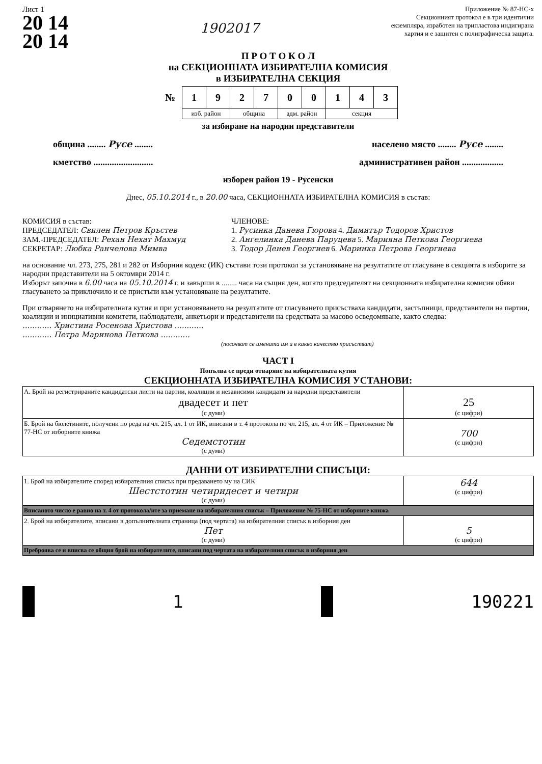Лист 1
20 14
20 14
1902017
Приложение № 87-НС-х
Секционният протокол е в три идентични
екземпляра, изработен на трипластова индигирана
хартия и е защитен с полиграфическа защита.
П Р О Т О К О Л
на СЕКЦИОННАТА ИЗБИРАТЕЛНА КОМИСИЯ
в ИЗБИРАТЕЛНА СЕКЦИЯ
| № | 1 | 9 | 2 | 7 | 0 | 0 | 1 | 4 | 3 |
| | изб. район | | община | | адм. район | | секция | | |
за избиране на народни представители
община ........ Русе ........ населено място ........ Русе ........
кметство .......................... административен район ..................
изборен район 19 - Русенски
Днес, 05.10.2014 г., в 20.00 часа, СЕКЦИОННАТА ИЗБИРАТЕЛНА КОМИСИЯ в състав:
КОМИСИЯ в състав:
ПРЕДСЕДАТЕЛ: Свилен Петров Кръстев
ЗАМ.-ПРЕДСЕДАТЕЛ: Рехан Нехат Махмуд
СЕКРЕТАР: Любка Ранчелова Мимва
ЧЛЕНОВЕ:
1. Русинка Данева Гюрова 4. Димитър Тодоров Христов
2. Ангелинка Данева Паруцева 5. Марияна Петкова Георгиева
3. Тодор Денев Георгиев 6. Маринка Петрова Георгиева
на основание чл. 273, 275, 281 и 282 от Изборния кодекс (ИК) състави този протокол за установяване на резултатите от гласуване в секцията в изборите за народни представители на 5 октомври 2014 г.
Изборът започна в 6.00 часа на 05.10.2014 г. и завърши в ........ часа на същия ден, когато председателят на секционната избирателна комисия обяви гласуването за приключило и се пристъпи към установяване на резултатите.
При отварянето на избирателната кутия и при установяването на резултатите от гласуването присъстваха кандидати, застъпници, представители на партии, коалиции и инициативни комитети, наблюдатели, анкетьори и представители на средствата за масово осведомяване, както следва:
............ Христина Росенова Христова ............
............ Петра Маринова Петкова ............
(посочват се имената им и в какво качество присъстват)
ЧАСТ I
Попълва се преди отваряне на избирателната кутия
СЕКЦИОННАТА ИЗБИРАТЕЛНА КОМИСИЯ УСТАНОВИ:
| А. Брой на регистрираните кандидатски листи на партии, коалиции и независими кандидати за народни представители двадесет и пет (с думи) | 25 (с цифри) |
| Б. Брой на бюлетините, получени по реда на чл. 215, ал. 1 от ИК, вписани в т. 4 протокола по чл. 215, ал. 4 от ИК – Приложение № 77-НС от изборните книжа Седемстотин (с думи) | 700 (с цифри) |
ДАННИ ОТ ИЗБИРАТЕЛНИ СПИСЪЦИ:
| 1. Брой на избирателите според избирателния списък при предаването му на СИК Шестстотин четиридесет и четири (с думи) | 644 (с цифри) |
| Вписаното число е равно на т. 4 от протокола/ите за приемане на избирателния списък – Приложение № 75-НС от изборните книжа | |
| 2. Брой на избирателите, вписани в допълнителната страница (под чертата) на избирателния списък в изборния ден Пет (с думи) | 5 (с цифри) |
| Преброява се и вписва се общия брой на избирателите, вписани под чертата на избирателния списък в изборния ден | |
1 190221